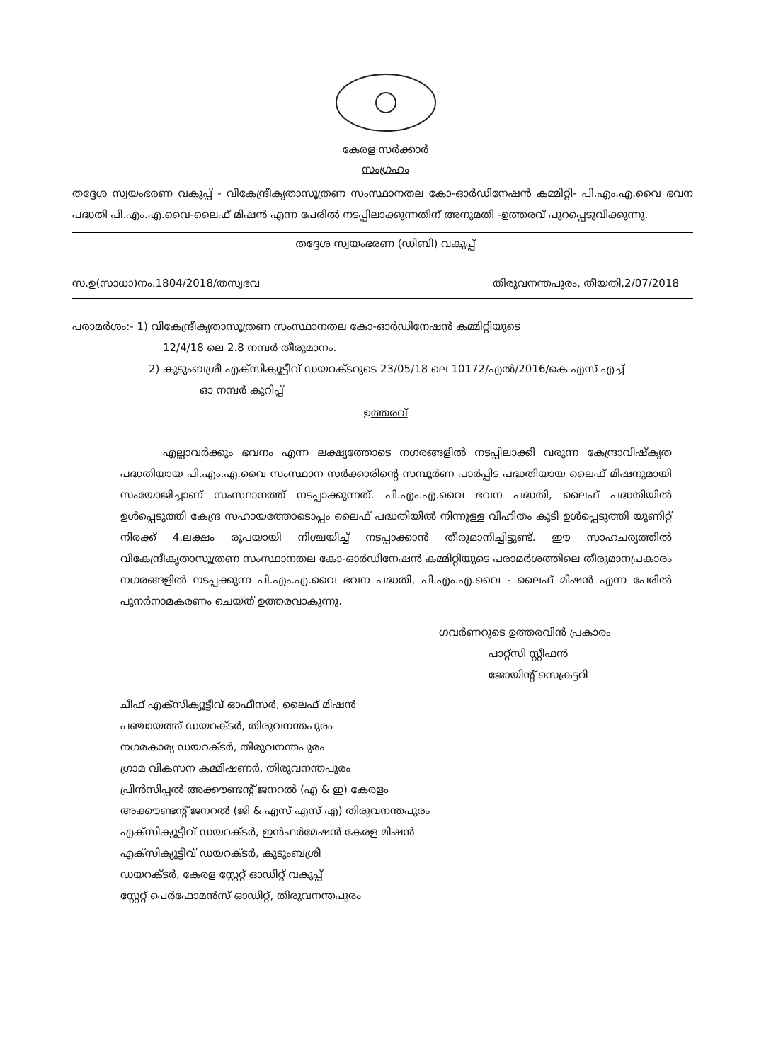കേരള സർക്കാർ
സംഗ്രഹം
തദ്ദേശ സ്വയംഭരണ വകുപ്പ് - വികേന്ദ്രീകൃതാസൂത്രണ സംസ്ഥാനതല കോ-ഓർഡിനേഷൻ കമ്മിറ്റി- പി.എം.എ.വൈ ഭവന പദ്ധതി പി.എം.എ.വൈ-ലൈഫ് മിഷൻ എന്ന പേരിൽ നടപ്പിലാക്കുന്നതിന് അനുമതി -ഉത്തരവ് പുറപ്പെടുവിക്കുന്നു.
തദ്ദേശ സ്വയംഭരണ (ഡിബി) വകുപ്പ്
സ.ഉ(സാധാ)നം.1804/2018/തസ്വഭവ തിരുവനന്തപുരം, തീയതി,2/07/2018
പരാമർശം:- 1) വികേന്ദ്രീകൃതാസൂത്രണ സംസ്ഥാനതല കോ-ഓർഡിനേഷൻ കമ്മിറ്റിയുടെ
12/4/18 ലെ 2.8 നമ്പർ തീരുമാനം.
2) കുടുംബശ്രീ എക്സിക്യൂട്ടീവ് ഡയറക്ടറുടെ 23/05/18 ലെ 10172/എൽ/2016/കെ എസ് എച്ച്
ഓ നമ്പർ കുറിപ്പ്
ഉത്തരവ്
എല്ലാവർക്കും ഭവനം എന്ന ലക്ഷ്യത്തോടെ നഗരങ്ങളിൽ നടപ്പിലാക്കി വരുന്ന കേന്ദ്രാവിഷ്കൃത പദ്ധതിയായ പി.എം.എ.വൈ സംസ്ഥാന സർക്കാരിന്റെ സമ്പൂർണ പാർപ്പിട പദ്ധതിയായ ലൈഫ് മിഷനുമായി സംയോജിച്ചാണ് സംസ്ഥാനത്ത് നടപ്പാക്കുന്നത്. പി.എം.എ.വൈ ഭവന പദ്ധതി, ലൈഫ് പദ്ധതിയിൽ ഉൾപ്പെടുത്തി കേന്ദ്ര സഹായത്തോടൊപ്പം ലൈഫ് പദ്ധതിയിൽ നിന്നുള്ള വിഹിതം കൂടി ഉൾപ്പെടുത്തി യൂണിറ്റ് നിരക്ക് 4.ലക്ഷം രൂപയായി നിശ്ചയിച്ച് നടപ്പാക്കാൻ തീരുമാനിച്ചിട്ടുണ്ട്. ഈ സാഹചര്യത്തിൽ വികേന്ദ്രീകൃതാസൂത്രണ സംസ്ഥാനതല കോ-ഓർഡിനേഷൻ കമ്മിറ്റിയുടെ പരാമർശത്തിലെ തീരുമാനപ്രകാരം നഗരങ്ങളിൽ നടപ്പക്കുന്ന പി.എം.എ.വൈ ഭവന പദ്ധതി, പി.എം.എ.വൈ - ലൈഫ് മിഷൻ എന്ന പേരിൽ പുനർനാമകരണം ചെയ്ത് ഉത്തരവാകുന്നു.
ഗവർണറുടെ ഉത്തരവിൻ പ്രകാരം
പാറ്റ്സി സ്റ്റീഫൻ
ജോയിന്റ് സെക്രട്ടറി
ചീഫ് എക്സിക്യൂട്ടീവ് ഓഫീസർ, ലൈഫ് മിഷൻ
പഞ്ചായത്ത് ഡയറക്ടർ, തിരുവനന്തപുരം
നഗരകാര്യ ഡയറക്ടർ, തിരുവനന്തപുരം
ഗ്രാമ വികസന കമ്മിഷണർ, തിരുവനന്തപുരം
പ്രിൻസിപ്പൽ അക്കൗണ്ടന്റ് ജനറൽ (എ & ഇ) കേരളം
അക്കൗണ്ടന്റ് ജനറൽ (ജി & എസ് എസ് എ) തിരുവനന്തപുരം
എക്സിക്യൂട്ടീവ് ഡയറക്ടർ, ഇൻഫർമേഷൻ കേരള മിഷൻ
എക്സിക്യൂട്ടീവ് ഡയറക്ടർ, കുടുംബശ്രീ
ഡയറക്ടർ, കേരള സ്റ്റേറ്റ് ഓഡിറ്റ് വകുപ്പ്
സ്റ്റേറ്റ് പെർഫോമൻസ് ഓഡിറ്റ്, തിരുവനന്തപുരം